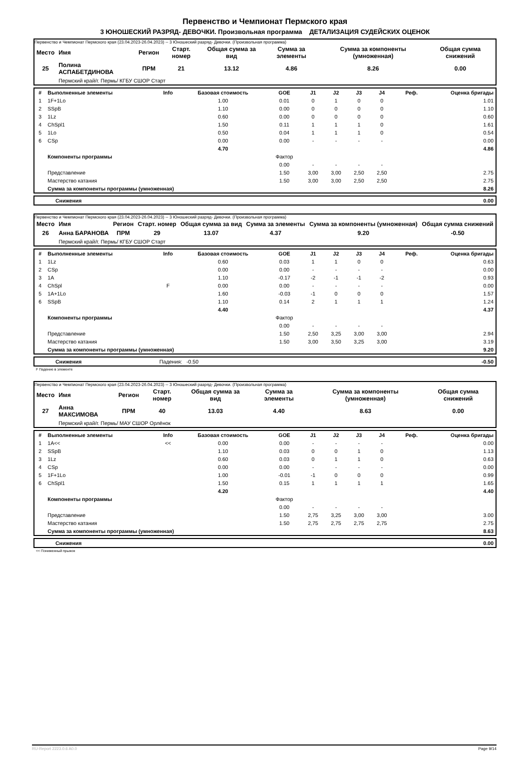Первенство и Чемпионат Пермского края
3 ЮНОШЕСКИЙ РАЗРЯД- ДЕВОЧКИ. Произвольная программа ДЕТАЛИЗАЦИЯ СУДЕЙСКИХ ОЦЕНОК
Первенство и Чемпионат Пермского края (23.04.2023-26.04.2023) -- 3 Юношеский разряд- Девочки. (Произвольная программа)
| Место | Имя | Регион | Старт. номер | Общая сумма за вид | Сумма за элементы | Сумма за компоненты (умноженная) | Общая сумма снижений |
| --- | --- | --- | --- | --- | --- | --- | --- |
| 25 | Полина АСПАБЕТДИНОВА | ПРМ | 21 | 13.12 | 4.86 | 8.26 | 0.00 |
| | Пермский край/г. Пермь/ КГБУ СШОР Старт | | | | | | |
| # | Выполненные элементы | Info | Базовая стоимость | GOE | J1 | J2 | J3 | J4 | Реф. | Оценка бригады |
| --- | --- | --- | --- | --- | --- | --- | --- | --- | --- | --- |
| 1 | 1F+1Lo | | 1.00 | 0.01 | 0 | 1 | 0 | 0 | | 1.01 |
| 2 | SSpB | | 1.10 | 0.00 | 0 | 0 | 0 | 0 | | 1.10 |
| 3 | 1Lz | | 0.60 | 0.00 | 0 | 0 | 0 | 0 | | 0.60 |
| 4 | ChSpl1 | | 1.50 | 0.11 | 1 | 1 | 1 | 0 | | 1.61 |
| 5 | 1Lo | | 0.50 | 0.04 | 1 | 1 | 1 | 0 | | 0.54 |
| 6 | CSp | | 0.00 | 0.00 | - | - | - | - | | 0.00 |
| | | | 4.70 | | | | | | | 4.86 |
| | Компоненты программы | | | Фактор | | | | | | |
| | | | | 0.00 | - | - | - | - | | |
| | Представление | | | 1.50 | 3,00 | 3,00 | 2,50 | 2,50 | | 2.75 |
| | Мастерство катания | | | 1.50 | 3,00 | 3,00 | 2,50 | 2,50 | | 2.75 |
| | Сумма за компоненты программы (умноженная) | | | | | | | | | 8.26 |
| | Снижения | 0.00 |
Первенство и Чемпионат Пермского края (23.04.2023-26.04.2023) -- 3 Юношеский разряд- Девочки. (Произвольная программа)
| Место | Имя | Регион | Старт. номер | Общая сумма за вид | Сумма за элементы | Сумма за компоненты (умноженная) | Общая сумма снижений |
| --- | --- | --- | --- | --- | --- | --- | --- |
| 26 | Анна БАРАНОВА | ПРМ | 29 | 13.07 | 4.37 | 9.20 | -0.50 |
| | Пермский край/г. Пермь/ КГБУ СШОР Старт | | | | | | |
| # | Выполненные элементы | Info | Базовая стоимость | GOE | J1 | J2 | J3 | J4 | Реф. | Оценка бригады |
| --- | --- | --- | --- | --- | --- | --- | --- | --- | --- | --- |
| 1 | 1Lz | | 0.60 | 0.03 | 1 | 1 | 0 | 0 | | 0.63 |
| 2 | CSp | | 0.00 | 0.00 | - | - | - | - | | 0.00 |
| 3 | 1A | | 1.10 | -0.17 | -2 | -1 | -1 | -2 | | 0.93 |
| 4 | ChSpl | F | 0.00 | 0.00 | - | - | - | - | | 0.00 |
| 5 | 1A+1Lo | | 1.60 | -0.03 | -1 | 0 | 0 | 0 | | 1.57 |
| 6 | SSpB | | 1.10 | 0.14 | 2 | 1 | 1 | 1 | | 1.24 |
| | | | 4.40 | | | | | | | 4.37 |
| | Компоненты программы | | | Фактор | | | | | | |
| | | | | 0.00 | - | - | - | - | | |
| | Представление | | | 1.50 | 2,50 | 3,25 | 3,00 | 3,00 | | 2.94 |
| | Мастерство катания | | | 1.50 | 3,00 | 3,50 | 3,25 | 3,00 | | 3.19 |
| | Сумма за компоненты программы (умноженная) | | | | | | | | | 9.20 |
| | Снижения | Падения: -0.50 | -0.50 |
F Падение в элементе
Первенство и Чемпионат Пермского края (23.04.2023-26.04.2023) -- 3 Юношеский разряд- Девочки. (Произвольная программа)
| Место | Имя | Регион | Старт. номер | Общая сумма за вид | Сумма за элементы | Сумма за компоненты (умноженная) | Общая сумма снижений |
| --- | --- | --- | --- | --- | --- | --- | --- |
| 27 | Анна МАКСИМОВА | ПРМ | 40 | 13.03 | 4.40 | 8.63 | 0.00 |
| | Пермский край/г. Пермь/ МАУ СШОР Орлёнок | | | | | | |
| # | Выполненные элементы | Info | Базовая стоимость | GOE | J1 | J2 | J3 | J4 | Реф. | Оценка бригады |
| --- | --- | --- | --- | --- | --- | --- | --- | --- | --- | --- |
| 1 | 1A<< | << | 0.00 | 0.00 | - | - | - | - | | 0.00 |
| 2 | SSpB | | 1.10 | 0.03 | 0 | 0 | 1 | 0 | | 1.13 |
| 3 | 1Lz | | 0.60 | 0.03 | 0 | 1 | 1 | 0 | | 0.63 |
| 4 | CSp | | 0.00 | 0.00 | - | - | - | - | | 0.00 |
| 5 | 1F+1Lo | | 1.00 | -0.01 | -1 | 0 | 0 | 0 | | 0.99 |
| 6 | ChSpl1 | | 1.50 | 0.15 | 1 | 1 | 1 | 1 | | 1.65 |
| | | | 4.20 | | | | | | | 4.40 |
| | Компоненты программы | | | Фактор | | | | | | |
| | | | | 0.00 | - | - | - | - | | |
| | Представление | | | 1.50 | 2,75 | 3,25 | 3,00 | 3,00 | | 3.00 |
| | Мастерство катания | | | 1.50 | 2,75 | 2,75 | 2,75 | 2,75 | | 2.75 |
| | Сумма за компоненты программы (умноженная) | | | | | | | | | 8.63 |
| | Снижения | 0.00 |
<< Пониженный прыжок
RU-Report 2223.0.6 A0.0 Page 9/14